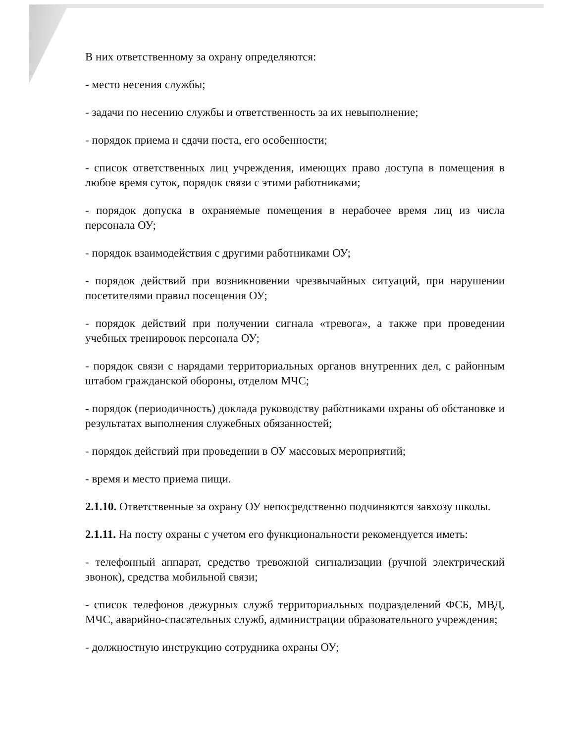В них ответственному за охрану определяются:
- место несения службы;
- задачи по несению службы и ответственность за их невыполнение;
- порядок приема и сдачи поста, его особенности;
- список ответственных лиц учреждения, имеющих право доступа в помещения в любое время суток, порядок связи с этими работниками;
- порядок допуска в охраняемые помещения в нерабочее время лиц из числа персонала ОУ;
- порядок взаимодействия с другими работниками ОУ;
- порядок действий при возникновении чрезвычайных ситуаций, при нарушении посетителями правил посещения ОУ;
- порядок действий при получении сигнала «тревога», а также при проведении учебных тренировок персонала ОУ;
- порядок связи с нарядами территориальных органов внутренних дел, с районным штабом гражданской обороны, отделом МЧС;
- порядок (периодичность) доклада руководству работниками охраны об обстановке и результатах выполнения служебных обязанностей;
- порядок действий при проведении в ОУ массовых мероприятий;
- время и место приема пищи.
2.1.10. Ответственные за охрану ОУ непосредственно подчиняются завхозу школы.
2.1.11. На посту охраны с учетом его функциональности рекомендуется иметь:
- телефонный аппарат, средство тревожной сигнализации (ручной электрический звонок), средства мобильной связи;
- список телефонов дежурных служб территориальных подразделений ФСБ, МВД, МЧС, аварийно-спасательных служб, администрации образовательного учреждения;
- должностную инструкцию сотрудника охраны ОУ;